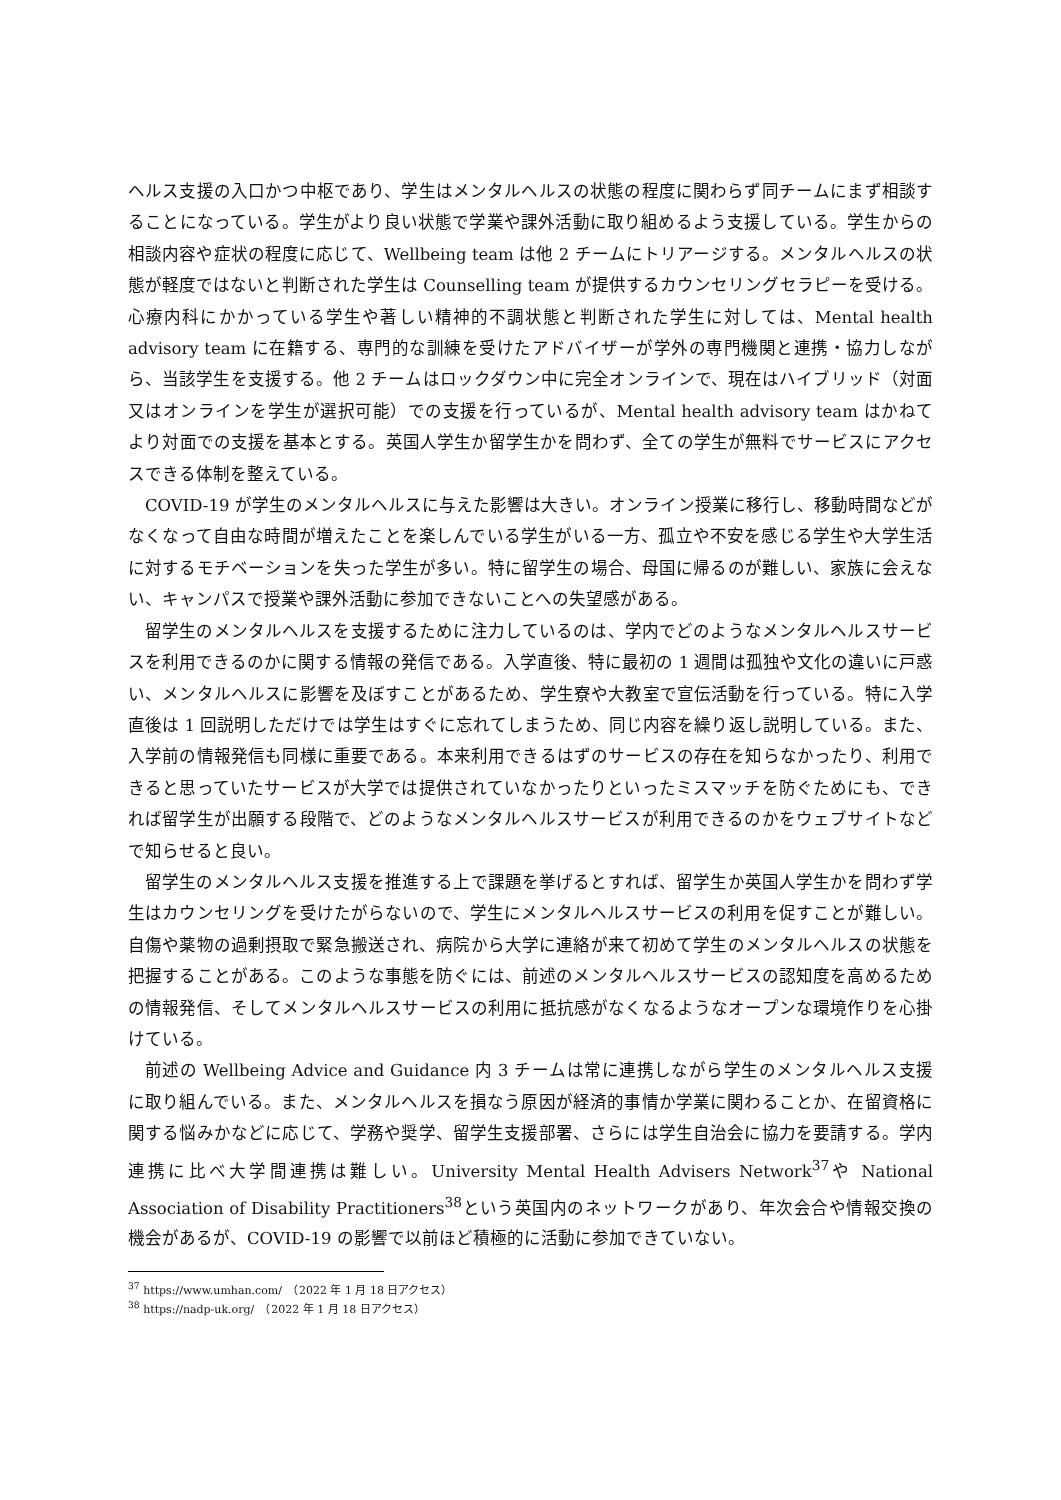ヘルス支援の入口かつ中枢であり、学生はメンタルヘルスの状態の程度に関わらず同チームにまず相談することになっている。学生がより良い状態で学業や課外活動に取り組めるよう支援している。学生からの相談内容や症状の程度に応じて、Wellbeing team は他 2 チームにトリアージする。メンタルヘルスの状態が軽度ではないと判断された学生は Counselling team が提供するカウンセリングセラピーを受ける。心療内科にかかっている学生や著しい精神的不調状態と判断された学生に対しては、Mental health advisory team に在籍する、専門的な訓練を受けたアドバイザーが学外の専門機関と連携・協力しながら、当該学生を支援する。他 2 チームはロックダウン中に完全オンラインで、現在はハイブリッド（対面又はオンラインを学生が選択可能）での支援を行っているが、Mental health advisory team はかねてより対面での支援を基本とする。英国人学生か留学生かを問わず、全ての学生が無料でサービスにアクセスできる体制を整えている。
COVID-19 が学生のメンタルヘルスに与えた影響は大きい。オンライン授業に移行し、移動時間などがなくなって自由な時間が増えたことを楽しんでいる学生がいる一方、孤立や不安を感じる学生や大学生活に対するモチベーションを失った学生が多い。特に留学生の場合、母国に帰るのが難しい、家族に会えない、キャンパスで授業や課外活動に参加できないことへの失望感がある。
留学生のメンタルヘルスを支援するために注力しているのは、学内でどのようなメンタルヘルスサービスを利用できるのかに関する情報の発信である。入学直後、特に最初の 1 週間は孤独や文化の違いに戸惑い、メンタルヘルスに影響を及ぼすことがあるため、学生寮や大教室で宣伝活動を行っている。特に入学直後は 1 回説明しただけでは学生はすぐに忘れてしまうため、同じ内容を繰り返し説明している。また、入学前の情報発信も同様に重要である。本来利用できるはずのサービスの存在を知らなかったり、利用できると思っていたサービスが大学では提供されていなかったりといったミスマッチを防ぐためにも、できれば留学生が出願する段階で、どのようなメンタルヘルスサービスが利用できるのかをウェブサイトなどで知らせると良い。
留学生のメンタルヘルス支援を推進する上で課題を挙げるとすれば、留学生か英国人学生かを問わず学生はカウンセリングを受けたがらないので、学生にメンタルヘルスサービスの利用を促すことが難しい。自傷や薬物の過剰摂取で緊急搬送され、病院から大学に連絡が来て初めて学生のメンタルヘルスの状態を把握することがある。このような事態を防ぐには、前述のメンタルヘルスサービスの認知度を高めるための情報発信、そしてメンタルヘルスサービスの利用に抵抗感がなくなるようなオープンな環境作りを心掛けている。
前述の Wellbeing Advice and Guidance 内 3 チームは常に連携しながら学生のメンタルヘルス支援に取り組んでいる。また、メンタルヘルスを損なう原因が経済的事情か学業に関わることか、在留資格に関する悩みかなどに応じて、学務や奨学、留学生支援部署、さらには学生自治会に協力を要請する。学内連携に比べ大学間連携は難しい。University Mental Health Advisers Network<sup>37</sup>や National Association of Disability Practitioners<sup>38</sup>という英国内のネットワークがあり、年次会合や情報交換の機会があるが、COVID-19 の影響で以前ほど積極的に活動に参加できていない。
<sup>37</sup> https://www.umhan.com/　（2022 年 1 月 18 日アクセス）
<sup>38</sup> https://nadp-uk.org/　（2022 年 1 月 18 日アクセス）